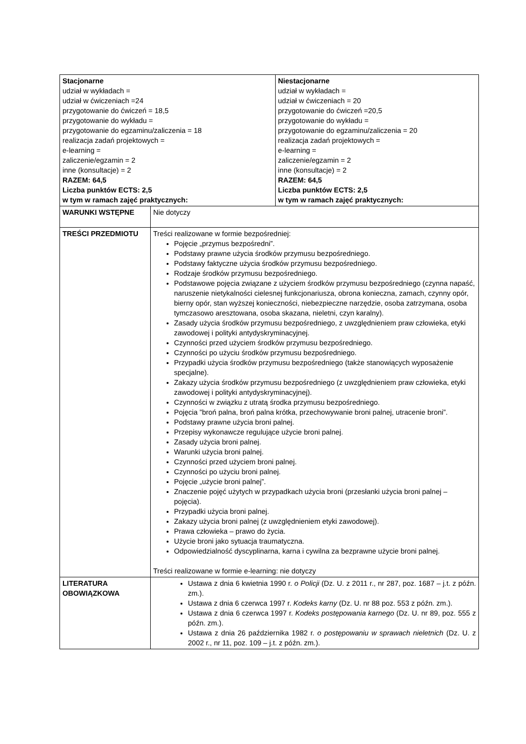| Stacjonarne udział w wykładach = udział w ćwiczeniach =24 przygotowanie do ćwiczeń = 18,5 przygotowanie do wykładu = przygotowanie do egzaminu/zaliczenia = 18 realizacja zadań projektowych = e-learning = zaliczenie/egzamin = 2 inne (konsultacje) = 2 RAZEM: 64,5 Liczba punktów ECTS: 2,5 w tym w ramach zajęć praktycznych: | | Niestacjonarne udział w wykładach = udział w ćwiczeniach = 20 przygotowanie do ćwiczeń =20,5 przygotowanie do wykładu = przygotowanie do egzaminu/zaliczenia = 20 realizacja zadań projektowych = e-learning = zaliczenie/egzamin = 2 inne (konsultacje) = 2 RAZEM: 64,5 Liczba punktów ECTS: 2,5 w tym w ramach zajęć praktycznych: |
| WARUNKI WSTĘPNE | Nie dotyczy | |
| TREŚCI PRZEDMIOTU | Treści realizowane w formie bezpośredniej: Pojęcie „przymus bezpośredni”. Podstawy prawne użycia środków przymusu bezpośredniego. Podstawy faktyczne użycia środków przymusu bezpośredniego. Rodzaje środków przymusu bezpośredniego. Podstawowe pojęcia związane z użyciem środków przymusu bezpośredniego (czynna napaść, naruszenie nietykalności cielesnej funkcjonariusza, obrona konieczna, zamach, czynny opór, bierny opór, stan wyższej konieczności, niebezpieczne narzędzie, osoba zatrzymana, osoba tymczasowo aresztowana, osoba skazana, nieletni, czyn karalny). Zasady użycia środków przymusu bezpośredniego, z uwzględnieniem praw człowieka, etyki zawodowej i polityki antydyskryminacyjnej. Czynności przed użyciem środków przymusu bezpośredniego. Czynności po użyciu środków przymusu bezpośredniego. Przypadki użycia środków przymusu bezpośredniego (także stanowiących wyposażenie specjalne). Zakazy użycia środków przymusu bezpośredniego (z uwzględnieniem praw człowieka, etyki zawodowej i polityki antydyskryminacyjnej). Czynności w związku z utratą środka przymusu bezpośredniego. Pojęcia ”broń palna, broń palna krótka, przechowywanie broni palnej, utracenie broni”. Podstawy prawne użycia broni palnej. Przepisy wykonawcze regulujące użycie broni palnej. Zasady użycia broni palnej. Warunki użycia broni palnej. Czynności przed użyciem broni palnej. Czynności po użyciu broni palnej. Pojęcie „użycie broni palnej”. Znaczenie pojęć użytych w przypadkach użycia broni (przesłanki użycia broni palnej – pojęcia). Przypadki użycia broni palnej. Zakazy użycia broni palnej (z uwzględnieniem etyki zawodowej). Prawa człowieka – prawo do życia. Użycie broni jako sytuacja traumatyczna. Odpowiedzialność dyscyplinarna, karna i cywilna za bezprawne użycie broni palnej. Treści realizowane w formie e-learning: nie dotyczy | |
| LITERATURA OBOWIĄZKOWA | Ustawa z dnia 6 kwietnia 1990 r. o Policji (Dz. U. z 2011 r., nr 287, poz. 1687 – j.t. z późn. zm.). Ustawa z dnia 6 czerwca 1997 r. Kodeks karny (Dz. U. nr 88 poz. 553 z późn. zm.). Ustawa z dnia 6 czerwca 1997 r. Kodeks postępowania karnego (Dz. U. nr 89, poz. 555 z późn. zm.). Ustawa z dnia 26 października 1982 r. o postępowaniu w sprawach nieletnich (Dz. U. z 2002 r., nr 11, poz. 109 – j.t. z późn. zm.). | |